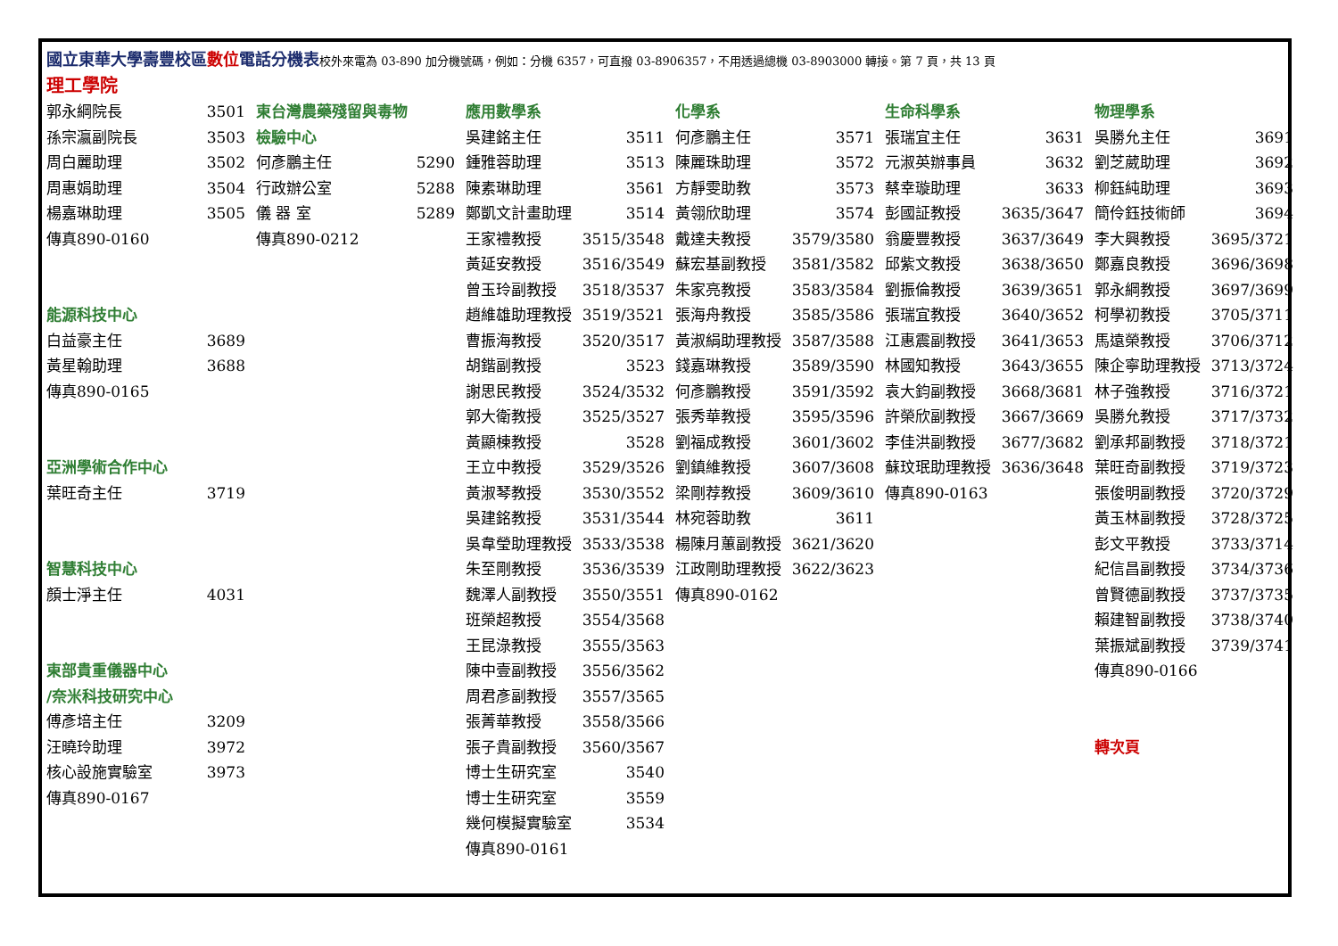國立東華大學壽豐校區 數位 電話分機表校外來電為 03-890 加分機號碼，例如：分機 6357，可直撥 03-8906357，不用透過總機 03-8903000 轉接。第 7 頁，共 13 頁
理工學院
郭永綱院長 3501
孫宗瀛副院長 3503
周白麗助理 3502
周惠娟助理 3504
楊嘉琳助理 3505
傳真890-0160
能源科技中心
白益豪主任 3689
黃星翰助理 3688
傳真890-0165
亞洲學術合作中心
葉旺奇主任 3719
智慧科技中心
顏士淨主任 4031
東部貴重儀器中心
/奈米科技研究中心
傅彥培主任 3209
汪曉玲助理 3972
核心設施實驗室 3973
傳真890-0167
東台灣農藥殘留與毒物
檢驗中心
何彥鵬主任 5290
行政辦公室 5288
儀 器 室 5289
傳真890-0212
應用數學系
吳建銘主任 3511
鍾雅蓉助理 3513
陳素琳助理 3561
鄭凱文計畫助理 3514
王家禮教授 3515/3548
黃延安教授 3516/3549
曾玉玲副教授 3518/3537
趙維雄助理教授 3519/3521
曹振海教授 3520/3517
胡鍇副教授 3523
謝思民教授 3524/3532
郭大衛教授 3525/3527
黃顯棟教授 3528
王立中教授 3529/3526
黃淑琴教授 3530/3552
吳建銘教授 3531/3544
吳韋瑩助理教授 3533/3538
朱至剛教授 3536/3539
魏澤人副教授 3550/3551
班榮超教授 3554/3568
王昆淥教授 3555/3563
陳中壹副教授 3556/3562
周君彥副教授 3557/3565
張菁華教授 3558/3566
張子貴副教授 3560/3567
博士生研究室 3540
博士生研究室 3559
幾何模擬實驗室 3534
傳真890-0161
化學系
何彥鵬主任 3571
陳麗珠助理 3572
方靜雯助教 3573
黃翎欣助理 3574
戴達夫教授 3579/3580
蘇宏基副教授 3581/3582
朱家亮教授 3583/3584
張海舟教授 3585/3586
黃淑絹助理教授 3587/3588
錢嘉琳教授 3589/3590
何彥鵬教授 3591/3592
張秀華教授 3595/3596
劉福成教授 3601/3602
劉鎮維教授 3607/3608
梁剛荐教授 3609/3610
林宛蓉助教 3611
楊陳月蕙副教授 3621/3620
江政剛助理教授 3622/3623
傳真890-0162
生命科學系
張瑞宜主任 3631
元淑英辦事員 3632
蔡幸璇助理 3633
彭國証教授 3635/3647
翁慶豐教授 3637/3649
邱紫文教授 3638/3650
劉振倫教授 3639/3651
張瑞宜教授 3640/3652
江惠震副教授 3641/3653
林國知教授 3643/3655
袁大鈞副教授 3668/3681
許榮欣副教授 3667/3669
李佳洪副教授 3677/3682
蘇玟珉助理教授 3636/3648
傳真890-0163
物理學系
吳勝允主任 3691
劉芝葳助理 3692
柳鈺純助理 3693
簡伶鈺技術師 3694
李大興教授 3695/3721
鄭嘉良教授 3696/3698
郭永綱教授 3697/3699
柯學初教授 3705/3711
馬遠榮教授 3706/3712
陳企寧助理教授 3713/3724
林子強教授 3716/3721
吳勝允教授 3717/3732
劉承邦副教授 3718/3721
葉旺奇副教授 3719/3723
張俊明副教授 3720/3729
黃玉林副教授 3728/3725
彭文平教授 3733/3714
紀信昌副教授 3734/3736
曾賢德副教授 3737/3735
賴建智副教授 3738/3740
葉振斌副教授 3739/3741
傳真890-0166
轉次頁